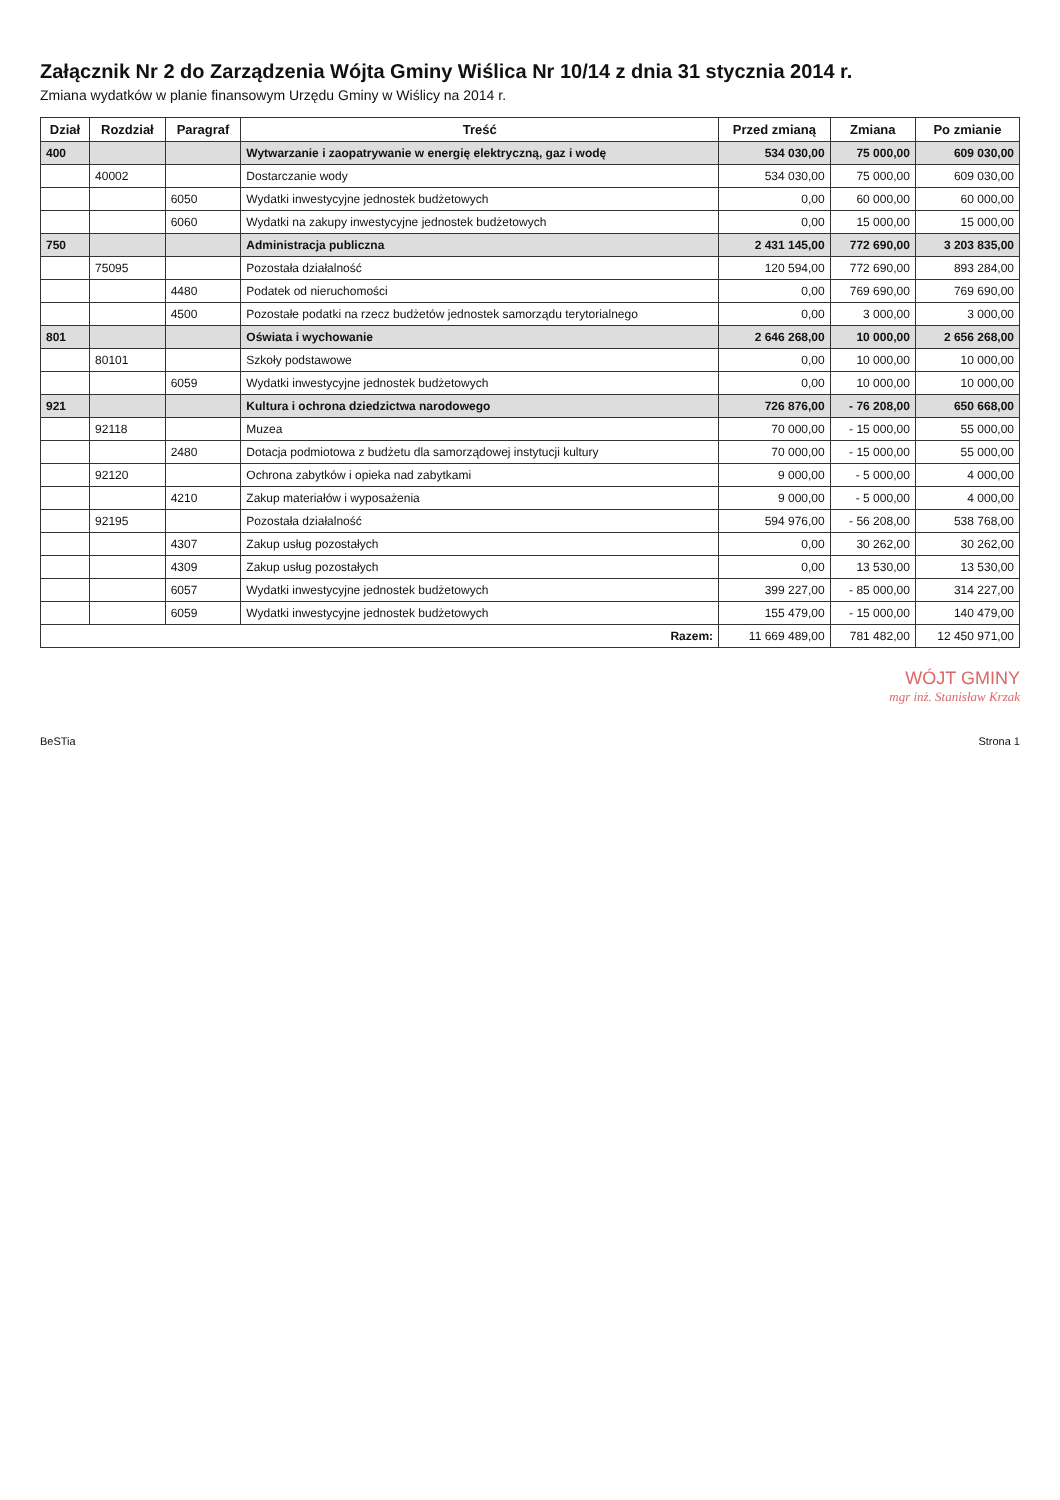Załącznik Nr 2 do Zarządzenia Wójta Gminy Wiślica Nr 10/14 z dnia 31 stycznia 2014 r.
Zmiana wydatków w planie finansowym Urzędu Gminy w Wiślicy na 2014 r.
| Dział | Rozdział | Paragraf | Treść | Przed zmianą | Zmiana | Po zmianie |
| --- | --- | --- | --- | --- | --- | --- |
| 400 | | | Wytwarzanie i zaopatrywanie w energię elektryczną, gaz i wodę | 534 030,00 | 75 000,00 | 609 030,00 |
| | 40002 | | Dostarczanie wody | 534 030,00 | 75 000,00 | 609 030,00 |
| | | 6050 | Wydatki inwestycyjne jednostek budżetowych | 0,00 | 60 000,00 | 60 000,00 |
| | | 6060 | Wydatki na zakupy inwestycyjne jednostek budżetowych | 0,00 | 15 000,00 | 15 000,00 |
| 750 | | | Administracja publiczna | 2 431 145,00 | 772 690,00 | 3 203 835,00 |
| | 75095 | | Pozostała działalność | 120 594,00 | 772 690,00 | 893 284,00 |
| | | 4480 | Podatek od nieruchomości | 0,00 | 769 690,00 | 769 690,00 |
| | | 4500 | Pozostałe podatki na rzecz budżetów jednostek samorządu terytorialnego | 0,00 | 3 000,00 | 3 000,00 |
| 801 | | | Oświata i wychowanie | 2 646 268,00 | 10 000,00 | 2 656 268,00 |
| | 80101 | | Szkoły podstawowe | 0,00 | 10 000,00 | 10 000,00 |
| | | 6059 | Wydatki inwestycyjne jednostek budżetowych | 0,00 | 10 000,00 | 10 000,00 |
| 921 | | | Kultura i ochrona dziedzictwa narodowego | 726 876,00 | - 76 208,00 | 650 668,00 |
| | 92118 | | Muzea | 70 000,00 | - 15 000,00 | 55 000,00 |
| | | 2480 | Dotacja podmiotowa z budżetu dla samorządowej instytucji kultury | 70 000,00 | - 15 000,00 | 55 000,00 |
| | 92120 | | Ochrona zabytków i opieka nad zabytkami | 9 000,00 | - 5 000,00 | 4 000,00 |
| | | 4210 | Zakup materiałów i wyposażenia | 9 000,00 | - 5 000,00 | 4 000,00 |
| | 92195 | | Pozostała działalność | 594 976,00 | - 56 208,00 | 538 768,00 |
| | | 4307 | Zakup usług pozostałych | 0,00 | 30 262,00 | 30 262,00 |
| | | 4309 | Zakup usług pozostałych | 0,00 | 13 530,00 | 13 530,00 |
| | | 6057 | Wydatki inwestycyjne jednostek budżetowych | 399 227,00 | - 85 000,00 | 314 227,00 |
| | | 6059 | Wydatki inwestycyjne jednostek budżetowych | 155 479,00 | - 15 000,00 | 140 479,00 |
| Razem: | | | | 11 669 489,00 | 781 482,00 | 12 450 971,00 |
WÓJT GMINY
mgr inż. Stanisław Krzak
BeSTia Strona 1